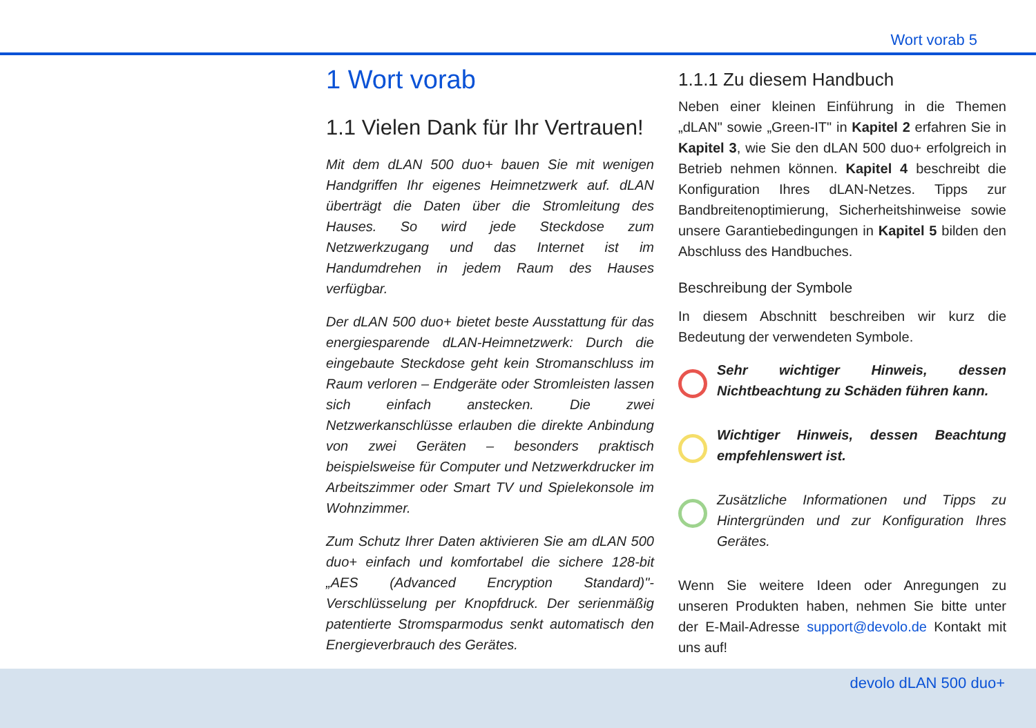Wort vorab 5
1 Wort vorab
1.1 Vielen Dank für Ihr Vertrauen!
Mit dem dLAN 500 duo+ bauen Sie mit wenigen Handgriffen Ihr eigenes Heimnetzwerk auf. dLAN überträgt die Daten über die Stromleitung des Hauses. So wird jede Steckdose zum Netzwerkzugang und das Internet ist im Handumdrehen in jedem Raum des Hauses verfügbar.
Der dLAN 500 duo+ bietet beste Ausstattung für das energiesparende dLAN-Heimnetzwerk: Durch die eingebaute Steckdose geht kein Stromanschluss im Raum verloren – Endgeräte oder Stromleisten lassen sich einfach anstecken. Die zwei Netzwerkanschlüsse erlauben die direkte Anbindung von zwei Geräten – besonders praktisch beispielsweise für Computer und Netzwerkdrucker im Arbeitszimmer oder Smart TV und Spielekonsole im Wohnzimmer.
Zum Schutz Ihrer Daten aktivieren Sie am dLAN 500 duo+ einfach und komfortabel die sichere 128-bit „AES (Advanced Encryption Standard)"-Verschlüsselung per Knopfdruck. Der serienmäßig patentierte Stromsparmodus senkt automatisch den Energieverbrauch des Gerätes.
1.1.1 Zu diesem Handbuch
Neben einer kleinen Einführung in die Themen „dLAN" sowie „Green-IT" in Kapitel 2 erfahren Sie in Kapitel 3, wie Sie den dLAN 500 duo+ erfolgreich in Betrieb nehmen können. Kapitel 4 beschreibt die Konfiguration Ihres dLAN-Netzes. Tipps zur Bandbreitenoptimierung, Sicherheitshinweise sowie unsere Garantiebedingungen in Kapitel 5 bilden den Abschluss des Handbuches.
Beschreibung der Symbole
In diesem Abschnitt beschreiben wir kurz die Bedeutung der verwendeten Symbole.
Sehr wichtiger Hinweis, dessen Nichtbeachtung zu Schäden führen kann.
Wichtiger Hinweis, dessen Beachtung empfehlenswert ist.
Zusätzliche Informationen und Tipps zu Hintergründen und zur Konfiguration Ihres Gerätes.
Wenn Sie weitere Ideen oder Anregungen zu unseren Produkten haben, nehmen Sie bitte unter der E-Mail-Adresse support@devolo.de Kontakt mit uns auf!
devolo dLAN 500 duo+